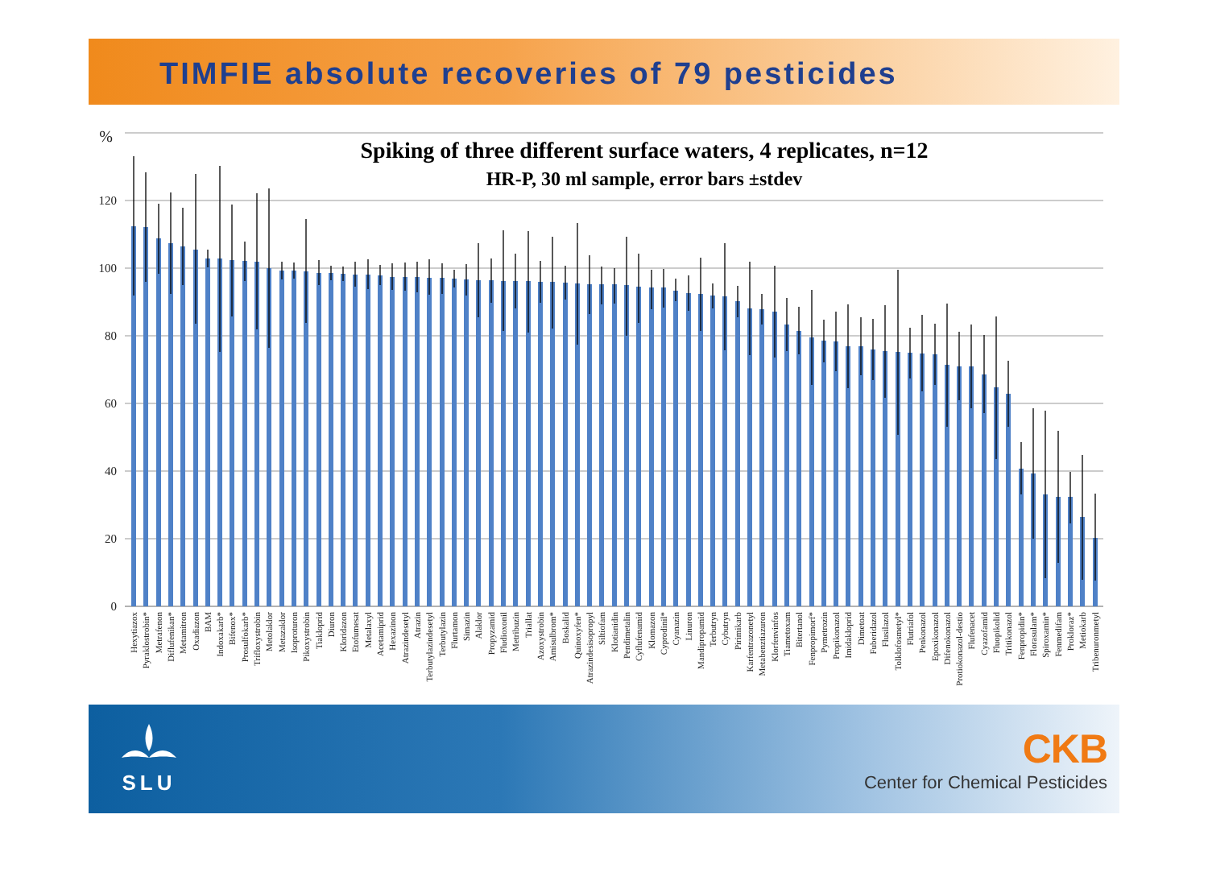TIMFIE absolute recoveries of 79 pesticides
%
120
100
80
60
40
20
0
Spiking of three different surface waters, 4 replicates, n=12
HR-P, 30 ml sample, error bars ±stdev
Hexytiazox
Pyraklostrobin*
Metrafenon
Diflufenikan*
Metamitron
Oxadiazon
BAM
Indoxakarb*
Bifenox*
Prosulfokarb*
Trifloxystrobin
Metolaklor
Metazaklor
Isoproturon
Pikoxystrobin
Tiakloprid
Diuron
Kloridazon
Etofumesat
Metalaxyl
Acetamiprid
Hexazinon
Atrazindesetyl
Atrazin
Terbutylazindesetyl
Terbutylazin
Flurtamon
Simazin
Alaklor
Propyzamid
Fludioxonil
Metribuzin
Triallat
Azoxystrobin
Amisulbrom*
Boskalid
Quinoxyfen*
Atrazindesisopropyl
Siltiofam
Klotianidin
Pendimetalin
Cyflufenamid
Klomazon
Cyprodinil*
Cyanazin
Linuron
Mandipropamid
Terbutryn
Cybutryn
Pirimikarb
Karfentrazonetyl
Metabenztiazuron
Klorfenvinfos
Tiametoxam
Bitertanol
Fenpropimorf*
Pymetrozin
Propikonazol
Imidakloprid
Dimetoat
Fuberidazol
Flusilazol
Tolklofosmetyl*
Flutriafol
Penkonazol
Epoxikonazol
Difenokonazol
Protiokonazol-destio
Flufenacet
Cyazofamid
Fluopikolid
Tritikonazol
Fenpropidin*
Florasulam*
Spiroxamin*
Fenmedifam
Prokloraz*
Metiokarb
Tribenuronmetyl
SLU
CKB
Center for Chemical Pesticides